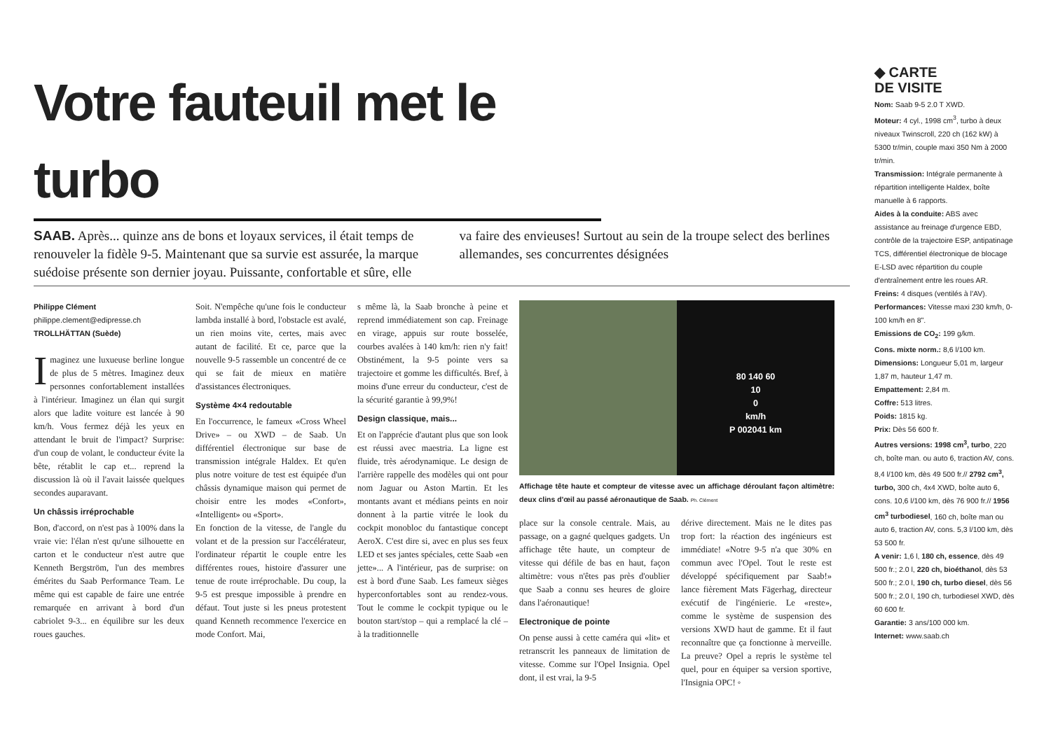Votre fauteuil met le turbo
SAAB. Après... quinze ans de bons et loyaux services, il était temps de renouveler la fidèle 9-5. Maintenant que sa survie est assurée, la marque suédoise présente son dernier joyau. Puissante, confortable et sûre, elle va faire des envieuses! Surtout au sein de la troupe select des berlines allemandes, ses concurrentes désignées
Philippe Clément
philippe.clement@edipresse.ch
TROLLHÄTTAN (Suède)
Imaginez une luxueuse berline longue de plus de 5 mètres. Imaginez deux personnes confortablement installées à l'intérieur. Imaginez un élan qui surgit alors que ladite voiture est lancée à 90 km/h. Vous fermez déjà les yeux en attendant le bruit de l'impact? Surprise: d'un coup de volant, le conducteur évite la bête, rétablit le cap et... reprend la discussion là où il l'avait laissée quelques secondes auparavant.
Un châssis irréprochable
Bon, d'accord, on n'est pas à 100% dans la vraie vie: l'élan n'est qu'une silhouette en carton et le conducteur n'est autre que Kenneth Bergström, l'un des membres émérites du Saab Performance Team. Le même qui est capable de faire une entrée remarquée en arrivant à bord d'un cabriolet 9-3... en équilibre sur les deux roues gauches.
Soit. N'empêche qu'une fois le conducteur lambda installé à bord, l'obstacle est avalé, un rien moins vite, certes, mais avec autant de facilité. Et ce, parce que la nouvelle 9-5 rassemble un concentré de ce qui se fait de mieux en matière d'assistances électroniques.
Système 4×4 redoutable
En l'occurrence, le fameux «Cross Wheel Drive» – ou XWD – de Saab. Un différentiel électronique sur base de transmission intégrale Haldex. Et qu'en plus notre voiture de test est équipée d'un châssis dynamique maison qui permet de choisir entre les modes «Confort», «Intelligent» ou «Sport».
En fonction de la vitesse, de l'angle du volant et de la pression sur l'accélérateur, l'ordinateur répartit le couple entre les différentes roues, histoire d'assurer une tenue de route irréprochable. Du coup, la 9-5 est presque impossible à prendre en défaut. Tout juste si les pneus protestent quand Kenneth recommence l'exercice en mode Confort. Mai,
s même là, la Saab bronche à peine et reprend immédiatement son cap. Freinage en virage, appuis sur route bosselée, courbes avalées à 140 km/h: rien n'y fait! Obstinément, la 9-5 pointe vers sa trajectoire et gomme les difficultés. Bref, à moins d'une erreur du conducteur, c'est de la sécurité garantie à 99,9%!
Design classique, mais...
Et on l'apprécie d'autant plus que son look est réussi avec maestria. La ligne est fluide, très aérodynamique. Le design de l'arrière rappelle des modèles qui ont pour nom Jaguar ou Aston Martin. Et les montants avant et médians peints en noir donnent à la partie vitrée le look du cockpit monobloc du fantastique concept AeroX. C'est dire si, avec en plus ses feux LED et ses jantes spéciales, cette Saab «en jette»... A l'intérieur, pas de surprise: on est à bord d'une Saab. Les fameux sièges hyperconfortables sont au rendez-vous. Tout le comme le cockpit typique ou le bouton start/stop – qui a remplacé la clé – à la traditionnelle
80 140 60
10
0
km/h
P 002041 km
Affichage tête haute et compteur de vitesse avec un affichage déroulant façon altimètre: deux clins d'œil au passé aéronautique de Saab. Ph. Clément
place sur la console centrale. Mais, au passage, on a gagné quelques gadgets. Un affichage tête haute, un compteur de vitesse qui défile de bas en haut, façon altimètre: vous n'êtes pas près d'oublier que Saab a connu ses heures de gloire dans l'aéronautique!
Electronique de pointe
On pense aussi à cette caméra qui «lit» et retranscrit les panneaux de limitation de vitesse. Comme sur l'Opel Insignia. Opel dont, il est vrai, la 9-5
dérive directement. Mais ne le dites pas trop fort: la réaction des ingénieurs est immédiate! «Notre 9-5 n'a que 30% en commun avec l'Opel. Tout le reste est développé spécifiquement par Saab!» lance fièrement Mats Fägerhag, directeur exécutif de l'ingénierie. Le «reste», comme le système de suspension des versions XWD haut de gamme. Et il faut reconnaître que ça fonctionne à merveille. La preuve? Opel a repris le système tel quel, pour en équiper sa version sportive, l'Insignia OPC! ◦
◆ CARTE
DE VISITE
Nom: Saab 9-5 2.0 T XWD.
Moteur: 4 cyl., 1998 cm<sup>3</sup>, turbo à deux niveaux Twinscroll, 220 ch (162 kW) à 5300 tr/min, couple maxi 350 Nm à 2000 tr/min.
Transmission: Intégrale permanente à répartition intelligente Haldex, boîte manuelle à 6 rapports.
Aides à la conduite: ABS avec assistance au freinage d'urgence EBD, contrôle de la trajectoire ESP, antipatinage TCS, différentiel électronique de blocage E-LSD avec répartition du couple d'entraînement entre les roues AR.
Freins: 4 disques (ventilés à l'AV).
Performances: Vitesse maxi 230 km/h, 0-100 km/h en 8".
Emissions de CO<sub>2</sub>: 199 g/km.
Cons. mixte norm.: 8,6 l/100 km.
Dimensions: Longueur 5,01 m, largeur 1,87 m, hauteur 1,47 m.
Empattement: 2,84 m.
Coffre: 513 litres.
Poids: 1815 kg.
Prix: Dès 56 600 fr.
Autres versions: 1998 cm<sup>3</sup>, turbo, 220 ch, boîte man. ou auto 6, traction AV, cons. 8,4 l/100 km, dès 49 500 fr.// 2792 cm<sup>3</sup>, turbo, 300 ch, 4x4 XWD, boîte auto 6, cons. 10,6 l/100 km, dès 76 900 fr.// 1956 cm<sup>3</sup> turbodiesel, 160 ch, boîte man ou auto 6, traction AV, cons. 5,3 l/100 km, dès 53 500 fr.
A venir: 1,6 l, 180 ch, essence, dès 49 500 fr.; 2.0 l, 220 ch, bioéthanol, dès 53 500 fr.; 2.0 l, 190 ch, turbo diesel, dès 56 500 fr.; 2.0 l, 190 ch, turbodiesel XWD, dès 60 600 fr.
Garantie: 3 ans/100 000 km.
Internet: www.saab.ch